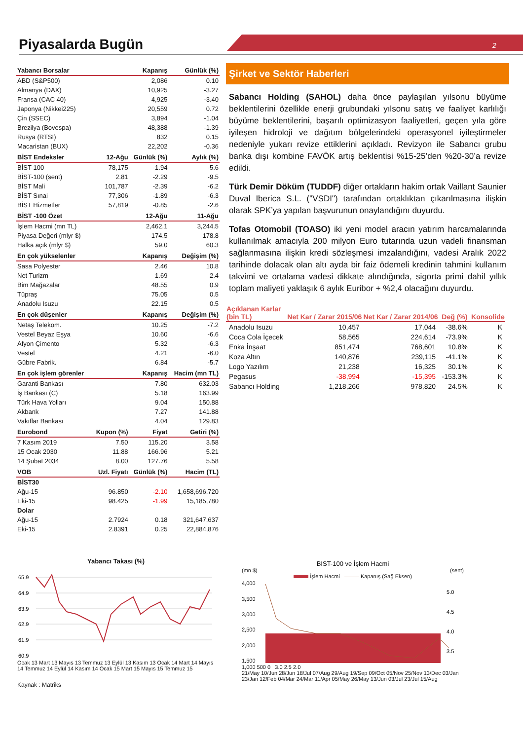Piyasalarda Bugün 2
| Yabancı Borsalar | | Kapanış | Günlük (%) |
| --- | --- | --- | --- |
| ABD (S&P500) | | 2,086 | 0.10 |
| Almanya (DAX) | | 10,925 | -3.27 |
| Fransa (CAC 40) | | 4,925 | -3.40 |
| Japonya (Nikkei225) | | 20,559 | 0.72 |
| Çin (SSEC) | | 3,894 | -1.04 |
| Brezilya (Bovespa) | | 48,388 | -1.39 |
| Rusya (RTSI) | | 832 | 0.15 |
| Macaristan (BUX) | | 22,202 | -0.36 |
| BİST Endeksler | 12-Ağu | Günlük (%) | Aylık (%) |
| BİST-100 | 78,175 | -1.94 | -5.6 |
| BİST-100 (sent) | 2.81 | -2.29 | -9.5 |
| BİST Mali | 101,787 | -2.39 | -6.2 |
| BİST Sınai | 77,306 | -1.89 | -6.3 |
| BİST Hizmetler | 57,819 | -0.85 | -2.6 |
| BİST -100 Özet | | 12-Ağu | 11-Ağu |
| İşlem Hacmi (mn TL) | | 2,462.1 | 3,244.5 |
| Piyasa Değeri (mlyr $) | | 174.5 | 178.8 |
| Halka açık (mlyr $) | | 59.0 | 60.3 |
| En çok yükselenler | | Kapanış | Değişim (%) |
| Sasa Polyester | | 2.46 | 10.8 |
| Net Turizm | | 1.69 | 2.4 |
| Bim Mağazalar | | 48.55 | 0.9 |
| Tüpraş | | 75.05 | 0.5 |
| Anadolu Isuzu | | 22.15 | 0.5 |
| En çok düşenler | | Kapanış | Değişim (%) |
| Netaş Telekom. | | 10.25 | -7.2 |
| Vestel Beyaz Eşya | | 10.60 | -6.6 |
| Afyon Çimento | | 5.32 | -6.3 |
| Vestel | | 4.21 | -6.0 |
| Gübre Fabrik. | | 6.84 | -5.7 |
| En çok işlem görenler | | Kapanış | Hacim (mn TL) |
| Garanti Bankası | | 7.80 | 632.03 |
| İş Bankası (C) | | 5.18 | 163.99 |
| Türk Hava Yolları | | 9.04 | 150.88 |
| Akbank | | 7.27 | 141.88 |
| Vakıflar Bankası | | 4.04 | 129.83 |
| Eurobond | Kupon (%) | Fiyat | Getiri (%) |
| 7 Kasım 2019 | 7.50 | 115.20 | 3.58 |
| 15 Ocak 2030 | 11.88 | 166.96 | 5.21 |
| 14 Şubat 2034 | 8.00 | 127.76 | 5.58 |
| VOB | Uzl. Fiyatı | Günlük (%) | Hacim (TL) |
| BİST30 | | | |
| Ağu-15 | 96.850 | -2.10 | 1,658,696,720 |
| Eki-15 | 98.425 | -1.99 | 15,185,780 |
| Dolar | | | |
| Ağu-15 | 2.7924 | 0.18 | 321,647,637 |
| Eki-15 | 2.8391 | 0.25 | 22,884,876 |
Şirket ve Sektör Haberleri
Sabancı Holding (SAHOL) daha önce paylaşılan yılsonu büyüme beklentilerini özellikle enerji grubundaki yılsonu satış ve faaliyet karlılığı büyüme beklentilerini, başarılı optimizasyon faaliyetleri, geçen yıla göre iyileşen hidroloji ve dağıtım bölgelerindeki operasyonel iyileştirmeler nedeniyle yukarı revize ettiklerini açıkladı. Revizyon ile Sabancı grubu banka dışı kombine FAVÖK artış beklentisi %15-25’den %20-30’a revize edildi.
Türk Demir Döküm (TUDDF) diğer ortakların hakim ortak Vaillant Saunier Duval Iberica S.L. ("VSDI") tarafından ortaklıktan çıkarılmasına ilişkin olarak SPK’ya yapılan başvurunun onaylandığını duyurdu.
Tofas Otomobil (TOASO) iki yeni model aracın yatırım harcamalarında kullanılmak amacıyla 200 milyon Euro tutarında uzun vadeli finansman sağlanmasına ilişkin kredi sözleşmesi imzalandığını, vadesi Aralık 2022 tarihinde dolacak olan altı ayda bir faiz ödemeli kredinin tahmini kullanım takvimi ve ortalama vadesi dikkate alındığında, sigorta primi dahil yıllık toplam maliyeti yaklaşık 6 aylık Euribor + %2,4 olacağını duyurdu.
| Açıklanan Karlar (bin TL) | Net Kar / Zarar 2015/06 | Net Kar / Zarar 2014/06 | Değ (%) | Konsolide |
| --- | --- | --- | --- | --- |
| Anadolu Isuzu | 10,457 | 17,044 | -38.6% | K |
| Coca Cola İçecek | 58,565 | 224,614 | -73.9% | K |
| Enka İnşaat | 851,474 | 768,601 | 10.8% | K |
| Koza Altın | 140,876 | 239,115 | -41.1% | K |
| Logo Yazılım | 21,238 | 16,325 | 30.1% | K |
| Pegasus | -38,994 | -15,395 | -153.3% | K |
| Sabancı Holding | 1,218,266 | 978,820 | 24.5% | K |
Yabancı Takası (%)
65.9
64.9
63.9
62.9
61.9
60.9
Ocak 13 Mart 13 Mayıs 13 Temmuz 13 Eylül 13 Kasım 13 Ocak 14 Mart 14 Mayıs 14 Temmuz 14 Eylül 14 Kasım 14 Ocak 15 Mart 15 Mayıs 15 Temmuz 15
Kaynak : Matriks
BIST-100 ve İşlem Hacmi
(mn $) (sent)
İşlem Hacmi Kapanış (Sağ Eksen)
4,000
3,500
3,000
2,500
2,000
1,500
5.0
4.5
4.0
3.5
1,000 500 0 3.0 2.5 2.0
21/May 10/Jun 28/Jun 18/Jul 07/Aug 29/Aug 19/Sep 09/Oct 05/Nov 25/Nov 13/Dec 03/Jan 23/Jan 12/Feb 04/Mar 24/Mar 11/Apr 05/May 26/May 13/Jun 03/Jul 23/Jul 15/Aug